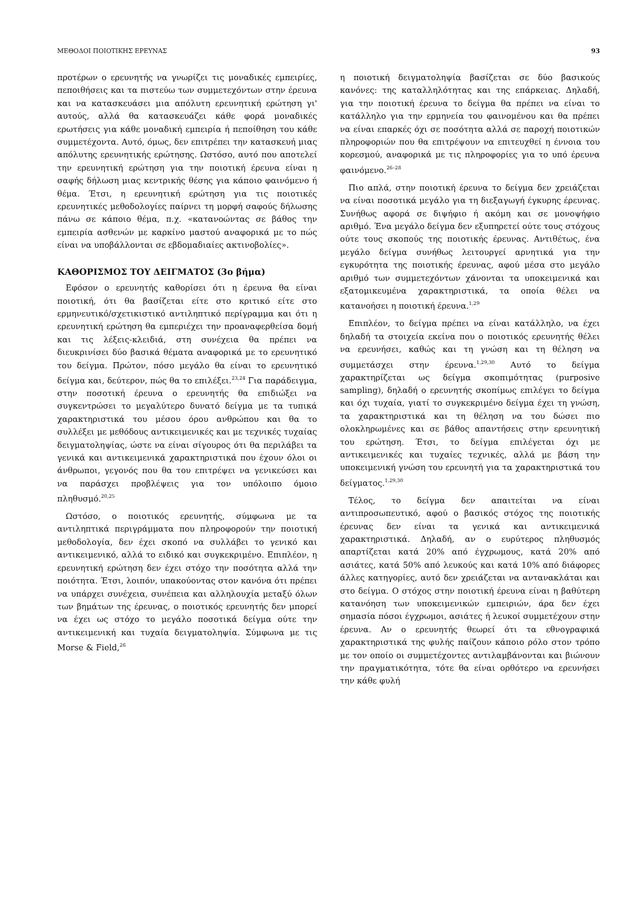ΜΕΘΟΔΟΙ ΠΟΙΟΤΙΚΗΣ ΕΡΕΥΝΑΣ 93
προτέρων ο ερευνητής να γνωρίζει τις μοναδικές εμπειρίες, πεποιθήσεις και τα πιστεύω των συμμετεχόντων στην έρευνα και να κατασκευάσει μια απόλυτη ερευνητική ερώτηση γι' αυτούς, αλλά θα κατασκευάζει κάθε φορά μοναδικές ερωτήσεις για κάθε μοναδική εμπειρία ή πεποίθηση του κάθε συμμετέχοντα. Αυτό, όμως, δεν επιτρέπει την κατασκευή μιας απόλυτης ερευνητικής ερώτησης. Ωστόσο, αυτό που αποτελεί την ερευνητική ερώτηση για την ποιοτική έρευνα είναι η σαφής δήλωση μιας κεντρικής θέσης για κάποιο φαινόμενο ή θέμα. Έτσι, η ερευνητική ερώτηση για τις ποιοτικές ερευνητικές μεθοδολογίες παίρνει τη μορφή σαφούς δήλωσης πάνω σε κάποιο θέμα, π.χ. «κατανοώντας σε βάθος την εμπειρία ασθενών με καρκίνο μαστού αναφορικά με το πώς είναι να υποβάλλονται σε εβδομαδιαίες ακτινοβολίες».
ΚΑΘΟΡΙΣΜΟΣ ΤΟΥ ΔΕΙΓΜΑΤΟΣ (3ο βήμα)
Εφόσον ο ερευνητής καθορίσει ότι η έρευνα θα είναι ποιοτική, ότι θα βασίζεται είτε στο κριτικό είτε στο ερμηνευτικό/σχετικιστικό αντιληπτικό περίγραμμα και ότι η ερευνητική ερώτηση θα εμπεριέχει την προαναφερθείσα δομή και τις λέξεις-κλειδιά, στη συνέχεια θα πρέπει να διευκρινίσει δύο βασικά θέματα αναφορικά με το ερευνητικό του δείγμα. Πρώτον, πόσο μεγάλο θα είναι το ερευνητικό δείγμα και, δεύτερον, πώς θα το επιλέξει.<sup>23,24</sup> Για παράδειγμα, στην ποσοτική έρευνα ο ερευνητής θα επιδιώξει να συγκεντρώσει το μεγαλύτερο δυνατό δείγμα με τα τυπικά χαρακτηριστικά του μέσου όρου ανθρώπου και θα το συλλέξει με μεθόδους αντικειμενικές και με τεχνικές τυχαίας δειγματοληψίας, ώστε να είναι σίγουρος ότι θα περιλάβει τα γενικά και αντικειμενικά χαρακτηριστικά που έχουν όλοι οι άνθρωποι, γεγονός που θα του επιτρέψει να γενικεύσει και να παράσχει προβλέψεις για τον υπόλοιπο όμοιο πληθυσμό.<sup>20,25</sup>
Ωστόσο, ο ποιοτικός ερευνητής, σύμφωνα με τα αντιληπτικά περιγράμματα που πληροφορούν την ποιοτική μεθοδολογία, δεν έχει σκοπό να συλλάβει το γενικό και αντικειμενικό, αλλά το ειδικό και συγκεκριμένο. Επιπλέον, η ερευνητική ερώτηση δεν έχει στόχο την ποσότητα αλλά την ποιότητα. Έτσι, λοιπόν, υπακούοντας στον κανόνα ότι πρέπει να υπάρχει συνέχεια, συνέπεια και αλληλουχία μεταξύ όλων των βημάτων της έρευνας, ο ποιοτικός ερευνητής δεν μπορεί να έχει ως στόχο το μεγάλο ποσοτικά δείγμα ούτε την αντικειμενική και τυχαία δειγματοληψία. Σύμφωνα με τις Morse & Field,<sup>26</sup>
η ποιοτική δειγματοληψία βασίζεται σε δύο βασικούς κανόνες: της καταλληλότητας και της επάρκειας. Δηλαδή, για την ποιοτική έρευνα το δείγμα θα πρέπει να είναι το κατάλληλο για την ερμηνεία του φαινομένου και θα πρέπει να είναι επαρκές όχι σε ποσότητα αλλά σε παροχή ποιοτικών πληροφοριών που θα επιτρέψουν να επιτευχθεί η έννοια του κορεσμού, αναφορικά με τις πληροφορίες για το υπό έρευνα φαινόμενο.<sup>26–28</sup>
Πιο απλά, στην ποιοτική έρευνα το δείγμα δεν χρειάζεται να είναι ποσοτικά μεγάλο για τη διεξαγωγή έγκυρης έρευνας. Συνήθως αφορά σε διψήφιο ή ακόμη και σε μονοψήφιο αριθμό. Ένα μεγάλο δείγμα δεν εξυπηρετεί ούτε τους στόχους ούτε τους σκοπούς της ποιοτικής έρευνας. Αντιθέτως, ένα μεγάλο δείγμα συνήθως λειτουργεί αρνητικά για την εγκυρότητα της ποιοτικής έρευνας, αφού μέσα στο μεγάλο αριθμό των συμμετεχόντων χάνονται τα υποκειμενικά και εξατομικευμένα χαρακτηριστικά, τα οποία θέλει να κατανοήσει η ποιοτική έρευνα.<sup>1,29</sup>
Επιπλέον, το δείγμα πρέπει να είναι κατάλληλο, να έχει δηλαδή τα στοιχεία εκείνα που ο ποιοτικός ερευνητής θέλει να ερευνήσει, καθώς και τη γνώση και τη θέληση να συμμετάσχει στην έρευνα.<sup>1,29,30</sup> Αυτό το δείγμα χαρακτηρίζεται ως δείγμα σκοπιμότητας (purposive sampling), δηλαδή ο ερευνητής σκοπίμως επιλέγει το δείγμα και όχι τυχαία, γιατί το συγκεκριμένο δείγμα έχει τη γνώση, τα χαρακτηριστικά και τη θέληση να του δώσει πιο ολοκληρωμένες και σε βάθος απαντήσεις στην ερευνητική του ερώτηση. Έτσι, το δείγμα επιλέγεται όχι με αντικειμενικές και τυχαίες τεχνικές, αλλά με βάση την υποκειμενική γνώση του ερευνητή για τα χαρακτηριστικά του δείγματος.<sup>1,29,30</sup>
Τέλος, το δείγμα δεν απαιτείται να είναι αντιπροσωπευτικό, αφού ο βασικός στόχος της ποιοτικής έρευνας δεν είναι τα γενικά και αντικειμενικά χαρακτηριστικά. Δηλαδή, αν ο ευρύτερος πληθυσμός απαρτίζεται κατά 20% από έγχρωμους, κατά 20% από ασιάτες, κατά 50% από λευκούς και κατά 10% από διάφορες άλλες κατηγορίες, αυτό δεν χρειάζεται να αντανακλάται και στο δείγμα. Ο στόχος στην ποιοτική έρευνα είναι η βαθύτερη κατανόηση των υποκειμενικών εμπειριών, άρα δεν έχει σημασία πόσοι έγχρωμοι, ασιάτες ή λευκοί συμμετέχουν στην έρευνα. Αν ο ερευνητής θεωρεί ότι τα εθνογραφικά χαρακτηριστικά της φυλής παίζουν κάποιο ρόλο στον τρόπο με τον οποίο οι συμμετέχοντες αντιλαμβάνονται και βιώνουν την πραγματικότητα, τότε θα είναι ορθότερο να ερευνήσει την κάθε φυλή